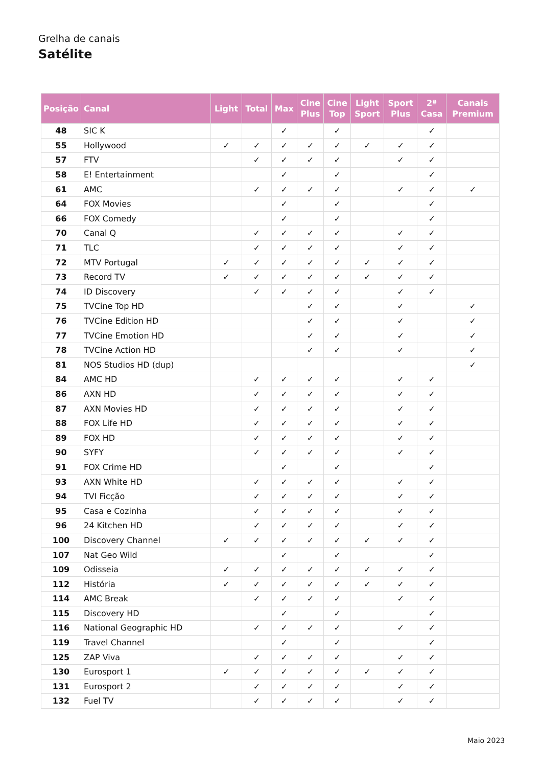Grelha de canais
Satélite
| Posição | Canal | Light | Total | Max | Cine Plus | Cine Top | Light Sport | Sport Plus | 2ª Casa | Canais Premium |
| --- | --- | --- | --- | --- | --- | --- | --- | --- | --- | --- |
| 48 | SIC K | | | ✓ | | ✓ | | | ✓ | |
| 55 | Hollywood | ✓ | ✓ | ✓ | ✓ | ✓ | ✓ | ✓ | ✓ | |
| 57 | FTV | | ✓ | ✓ | ✓ | ✓ | | ✓ | ✓ | |
| 58 | E! Entertainment | | | ✓ | | ✓ | | | ✓ | |
| 61 | AMC | | ✓ | ✓ | ✓ | ✓ | | ✓ | ✓ | ✓ |
| 64 | FOX Movies | | | ✓ | | ✓ | | | ✓ | |
| 66 | FOX Comedy | | | ✓ | | ✓ | | | ✓ | |
| 70 | Canal Q | | ✓ | ✓ | ✓ | ✓ | | ✓ | ✓ | |
| 71 | TLC | | ✓ | ✓ | ✓ | ✓ | | ✓ | ✓ | |
| 72 | MTV Portugal | ✓ | ✓ | ✓ | ✓ | ✓ | ✓ | ✓ | ✓ | |
| 73 | Record TV | ✓ | ✓ | ✓ | ✓ | ✓ | ✓ | ✓ | ✓ | |
| 74 | ID Discovery | | ✓ | ✓ | ✓ | ✓ | | ✓ | ✓ | |
| 75 | TVCine Top HD | | | | ✓ | ✓ | | ✓ | | ✓ |
| 76 | TVCine Edition HD | | | | ✓ | ✓ | | ✓ | | ✓ |
| 77 | TVCine Emotion HD | | | | ✓ | ✓ | | ✓ | | ✓ |
| 78 | TVCine Action HD | | | | ✓ | ✓ | | ✓ | | ✓ |
| 81 | NOS Studios HD (dup) | | | | | | | | | ✓ |
| 84 | AMC HD | | ✓ | ✓ | ✓ | ✓ | | ✓ | ✓ | |
| 86 | AXN HD | | ✓ | ✓ | ✓ | ✓ | | ✓ | ✓ | |
| 87 | AXN Movies HD | | ✓ | ✓ | ✓ | ✓ | | ✓ | ✓ | |
| 88 | FOX Life HD | | ✓ | ✓ | ✓ | ✓ | | ✓ | ✓ | |
| 89 | FOX HD | | ✓ | ✓ | ✓ | ✓ | | ✓ | ✓ | |
| 90 | SYFY | | ✓ | ✓ | ✓ | ✓ | | ✓ | ✓ | |
| 91 | FOX Crime HD | | | ✓ | | ✓ | | | ✓ | |
| 93 | AXN White HD | | ✓ | ✓ | ✓ | ✓ | | ✓ | ✓ | |
| 94 | TVI Ficção | | ✓ | ✓ | ✓ | ✓ | | ✓ | ✓ | |
| 95 | Casa e Cozinha | | ✓ | ✓ | ✓ | ✓ | | ✓ | ✓ | |
| 96 | 24 Kitchen HD | | ✓ | ✓ | ✓ | ✓ | | ✓ | ✓ | |
| 100 | Discovery Channel | ✓ | ✓ | ✓ | ✓ | ✓ | ✓ | ✓ | ✓ | |
| 107 | Nat Geo Wild | | | ✓ | | ✓ | | | ✓ | |
| 109 | Odisseia | ✓ | ✓ | ✓ | ✓ | ✓ | ✓ | ✓ | ✓ | |
| 112 | História | ✓ | ✓ | ✓ | ✓ | ✓ | ✓ | ✓ | ✓ | |
| 114 | AMC Break | | ✓ | ✓ | ✓ | ✓ | | ✓ | ✓ | |
| 115 | Discovery HD | | | ✓ | | ✓ | | | ✓ | |
| 116 | National Geographic HD | | ✓ | ✓ | ✓ | ✓ | | ✓ | ✓ | |
| 119 | Travel Channel | | | ✓ | | ✓ | | | ✓ | |
| 125 | ZAP Viva | | ✓ | ✓ | ✓ | ✓ | | ✓ | ✓ | |
| 130 | Eurosport 1 | ✓ | ✓ | ✓ | ✓ | ✓ | ✓ | ✓ | ✓ | |
| 131 | Eurosport 2 | | ✓ | ✓ | ✓ | ✓ | | ✓ | ✓ | |
| 132 | Fuel TV | | ✓ | ✓ | ✓ | ✓ | | ✓ | ✓ | |
Maio 2023